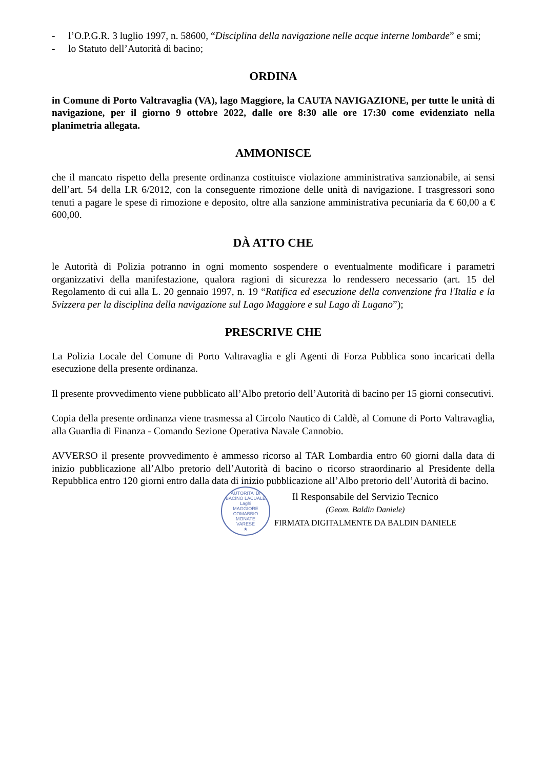- l’O.P.G.R. 3 luglio 1997, n. 58600, “Disciplina della navigazione nelle acque interne lombarde” e smi;
- lo Statuto dell’Autorità di bacino;
ORDINA
in Comune di Porto Valtravaglia (VA), lago Maggiore, la CAUTA NAVIGAZIONE, per tutte le unità di navigazione, per il giorno 9 ottobre 2022, dalle ore 8:30 alle ore 17:30 come evidenziato nella planimetria allegata.
AMMONISCE
che il mancato rispetto della presente ordinanza costituisce violazione amministrativa sanzionabile, ai sensi dell’art. 54 della LR 6/2012, con la conseguente rimozione delle unità di navigazione. I trasgressori sono tenuti a pagare le spese di rimozione e deposito, oltre alla sanzione amministrativa pecuniaria da € 60,00 a € 600,00.
DÀ ATTO CHE
le Autorità di Polizia potranno in ogni momento sospendere o eventualmente modificare i parametri organizzativi della manifestazione, qualora ragioni di sicurezza lo rendessero necessario (art. 15 del Regolamento di cui alla L. 20 gennaio 1997, n. 19 “Ratifica ed esecuzione della convenzione fra l'Italia e la Svizzera per la disciplina della navigazione sul Lago Maggiore e sul Lago di Lugano”);
PRESCRIVE CHE
La Polizia Locale del Comune di Porto Valtravaglia e gli Agenti di Forza Pubblica sono incaricati della esecuzione della presente ordinanza.
Il presente provvedimento viene pubblicato all’Albo pretorio dell’Autorità di bacino per 15 giorni consecutivi.
Copia della presente ordinanza viene trasmessa al Circolo Nautico di Caldè, al Comune di Porto Valtravaglia, alla Guardia di Finanza - Comando Sezione Operativa Navale Cannobio.
AVVERSO il presente provvedimento è ammesso ricorso al TAR Lombardia entro 60 giorni dalla data di inizio pubblicazione all’Albo pretorio dell’Autorità di bacino o ricorso straordinario al Presidente della Repubblica entro 120 giorni entro dalla data di inizio pubblicazione all’Albo pretorio dell’Autorità di bacino.
AUTORITA' DI BACINO LACUALE
Laghi
MAGGIORE
COMABBIO
MONATE
VARESE
★
Il Responsabile del Servizio Tecnico
(Geom. Baldin Daniele)
FIRMATA DIGITALMENTE DA BALDIN DANIELE